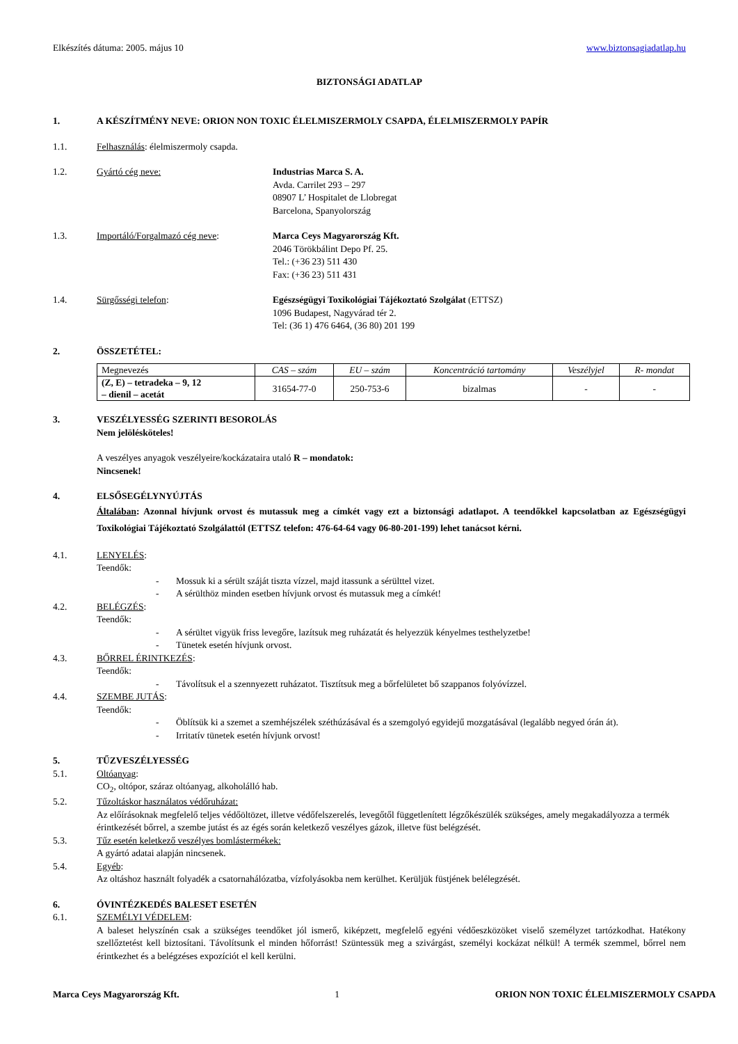Elkészítés dátuma: 2005. május 10 www.biztonsagiadatlap.hu
BIZTONSÁGI ADATLAP
1. A KÉSZÍTMÉNY NEVE: ORION NON TOXIC ÉLELMISZERMOLY CSAPDA, ÉLELMISZERMOLY PAPÍR
1.1. Felhasználás: élelmiszermoly csapda.
1.2. Gyártó cég neve: Industrias Marca S. A.
Avda. Carrilet 293 – 297
08907 L’ Hospitalet de Llobregat
Barcelona, Spanyolország
1.3. Importáló/Forgalmazó cég neve: Marca Ceys Magyarország Kft.
2046 Törökbálint Depo Pf. 25.
Tel.: (+36 23) 511 430
Fax: (+36 23) 511 431
1.4. Sürgősségi telefon: Egészségügyi Toxikológiai Tájékoztató Szolgálat (ETTSZ)
1096 Budapest, Nagyvárad tér 2.
Tel: (36 1) 476 6464, (36 80) 201 199
2. ÖSSZETÉTEL:
| Megnevezés | CAS – szám | EU – szám | Koncentráció tartomány | Veszélyjel | R- mondat |
| (Z, E) – tetradeka – 9, 12 – dienil – acetát | 31654-77-0 | 250-753-6 | bizalmas | - | - |
3. VESZÉLYESSÉG SZERINTI BESOROLÁS
Nem jelölésköteles!
A veszélyes anyagok veszélyeire/kockázataira utaló R – mondatok:
Nincsenek!
4. ELSŐSEGÉLYNYÚJTÁS
Általában: Azonnal hívjunk orvost és mutassuk meg a címkét vagy ezt a biztonsági adatlapot. A teendőkkel kapcsolatban az Egészségügyi Toxikológiai Tájékoztató Szolgálattól (ETTSZ telefon: 476-64-64 vagy 06-80-201-199) lehet tanácsot kérni.
4.1. LENYELÉS:
Teendők:
- Mossuk ki a sérült száját tiszta vízzel, majd itassunk a sérülttel vizet.
- A sérülthöz minden esetben hívjunk orvost és mutassuk meg a címkét!
4.2. BELÉGZÉS:
Teendők:
- A sérültet vigyük friss levegőre, lazítsuk meg ruházatát és helyezzük kényelmes testhelyzetbe!
- Tünetek esetén hívjunk orvost.
4.3. BŐRREL ÉRINTKEZÉS:
Teendők:
- Távolítsuk el a szennyezett ruházatot. Tisztítsuk meg a bőrfelületet bő szappanos folyóvízzel.
4.4. SZEMBE JUTÁS:
Teendők:
- Öblítsük ki a szemet a szemhéjszélek széthúzásával és a szemgolyó egyidejű mozgatásával (legalább negyed órán át).
- Irritatív tünetek esetén hívjunk orvost!
5. TŰZVESZÉLYESSÉG
5.1. Oltóanyag:
CO<sub>2</sub>, oltópor, száraz oltóanyag, alkoholálló hab.
5.2. Tűzoltáskor használatos védőruházat:
Az előírásoknak megfelelő teljes védőöltözet, illetve védőfelszerelés, levegőtől függetlenített légzőkészülék szükséges, amely megakadályozza a termék érintkezését bőrrel, a szembe jutást és az égés során keletkező veszélyes gázok, illetve füst belégzését.
5.3. Tűz esetén keletkező veszélyes bomlástermékek:
A gyártó adatai alapján nincsenek.
5.4. Egyéb:
Az oltáshoz használt folyadék a csatornahálózatba, vízfolyásokba nem kerülhet. Kerüljük füstjének belélegzését.
6. ÓVINTÉZKEDÉS BALESET ESETÉN
6.1. SZEMÉLYI VÉDELEM:
A baleset helyszínén csak a szükséges teendőket jól ismerő, kiképzett, megfelelő egyéni védőeszközöket viselő személyzet tartózkodhat. Hatékony szellőztetést kell biztosítani. Távolítsunk el minden hőforrást! Szüntessük meg a szivárgást, személyi kockázat nélkül! A termék szemmel, bőrrel nem érintkezhet és a belégzéses expozíciót el kell kerülni.
Marca Ceys Magyarország Kft. 1 ORION NON TOXIC ÉLELMISZERMOLY CSAPDA